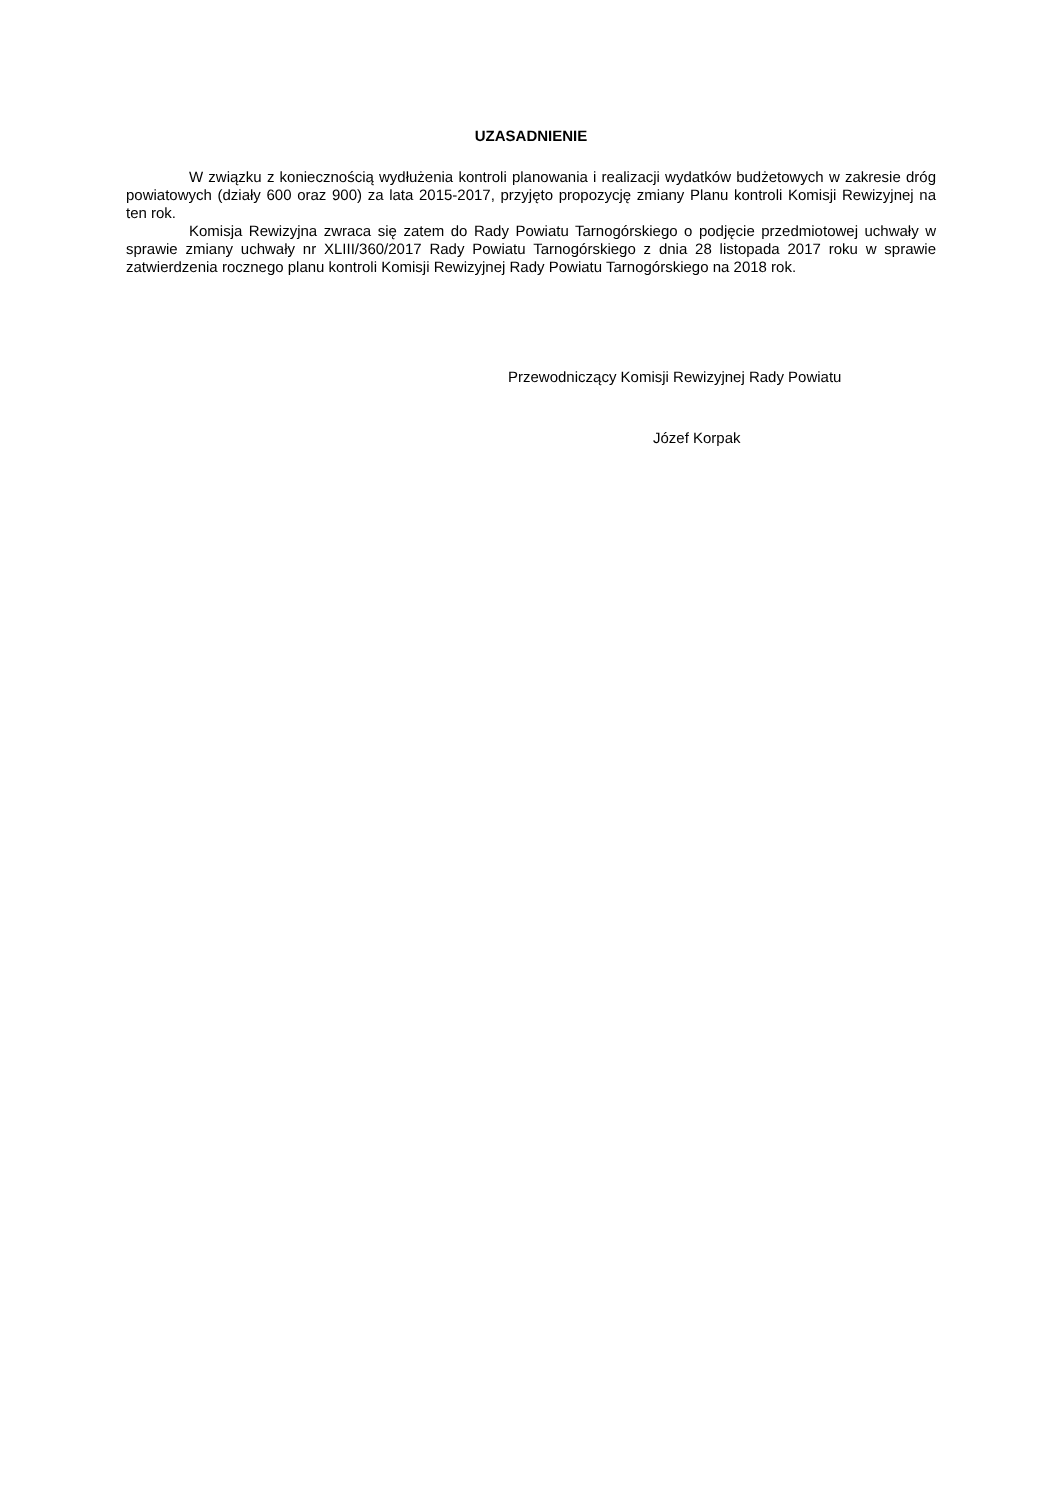UZASADNIENIE
W związku z koniecznością wydłużenia kontroli planowania i realizacji wydatków budżetowych w zakresie dróg powiatowych (działy 600 oraz 900) za lata 2015-2017, przyjęto propozycję zmiany Planu kontroli Komisji Rewizyjnej na ten rok.
Komisja Rewizyjna zwraca się zatem do Rady Powiatu Tarnogórskiego o podjęcie przedmiotowej uchwały w sprawie zmiany uchwały nr XLIII/360/2017 Rady Powiatu Tarnogórskiego z dnia 28 listopada 2017 roku w sprawie zatwierdzenia rocznego planu kontroli Komisji Rewizyjnej Rady Powiatu Tarnogórskiego na 2018 rok.
Przewodniczący Komisji Rewizyjnej Rady Powiatu
Józef Korpak